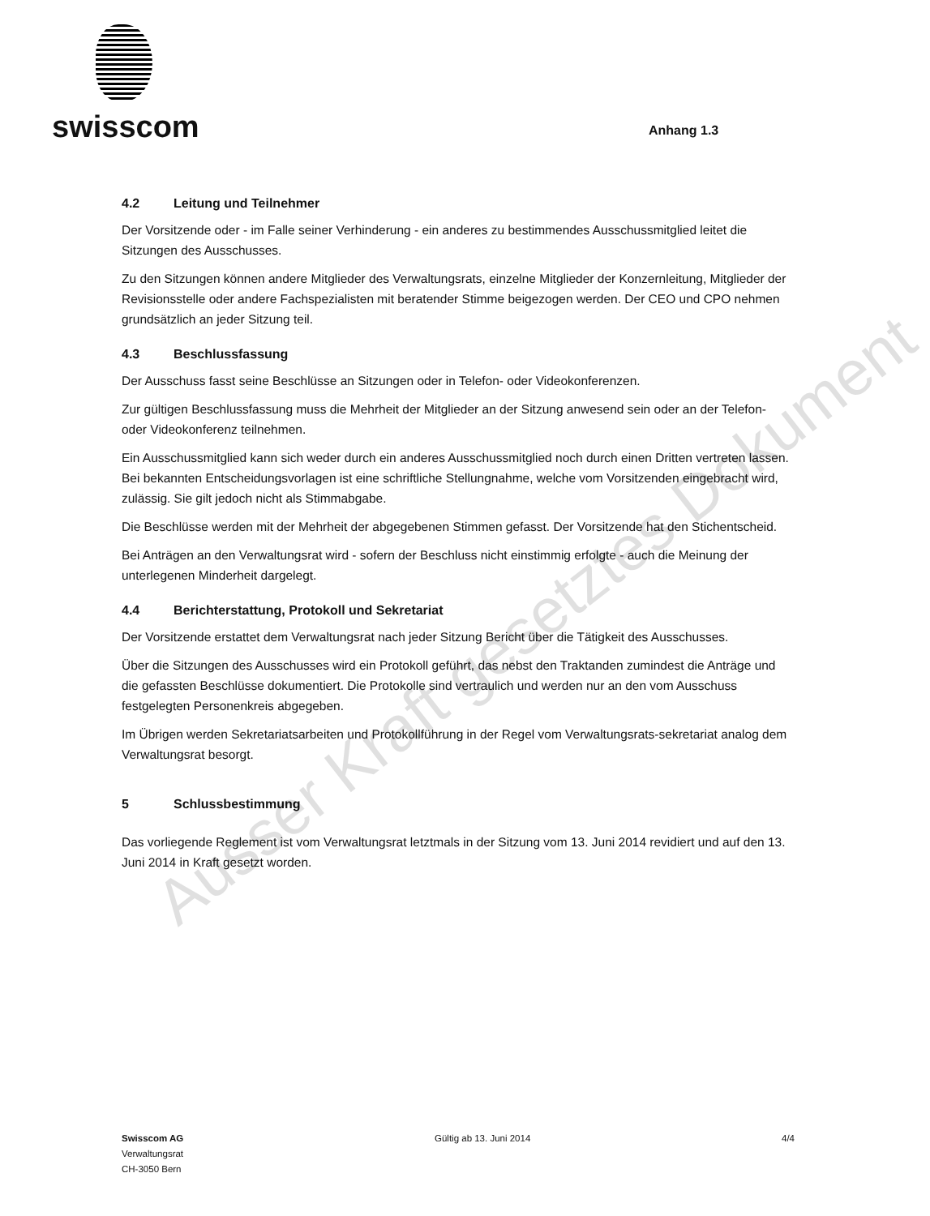swisscom
Anhang 1.3
4.2 Leitung und Teilnehmer
Der Vorsitzende oder - im Falle seiner Verhinderung - ein anderes zu bestimmendes Ausschussmitglied leitet die Sitzungen des Ausschusses.
Zu den Sitzungen können andere Mitglieder des Verwaltungsrats, einzelne Mitglieder der Konzernleitung, Mitglieder der Revisionsstelle oder andere Fachspezialisten mit beratender Stimme beigezogen werden. Der CEO und CPO nehmen grundsätzlich an jeder Sitzung teil.
4.3 Beschlussfassung
Der Ausschuss fasst seine Beschlüsse an Sitzungen oder in Telefon- oder Videokonferenzen.
Zur gültigen Beschlussfassung muss die Mehrheit der Mitglieder an der Sitzung anwesend sein oder an der Telefon- oder Videokonferenz teilnehmen.
Ein Ausschussmitglied kann sich weder durch ein anderes Ausschussmitglied noch durch einen Dritten vertreten lassen. Bei bekannten Entscheidungsvorlagen ist eine schriftliche Stellungnahme, welche vom Vorsitzenden eingebracht wird, zulässig. Sie gilt jedoch nicht als Stimmabgabe.
Die Beschlüsse werden mit der Mehrheit der abgegebenen Stimmen gefasst. Der Vorsitzende hat den Stichentscheid.
Bei Anträgen an den Verwaltungsrat wird - sofern der Beschluss nicht einstimmig erfolgte - auch die Meinung der unterlegenen Minderheit dargelegt.
4.4 Berichterstattung, Protokoll und Sekretariat
Der Vorsitzende erstattet dem Verwaltungsrat nach jeder Sitzung Bericht über die Tätigkeit des Ausschusses.
Über die Sitzungen des Ausschusses wird ein Protokoll geführt, das nebst den Traktanden zumindest die Anträge und die gefassten Beschlüsse dokumentiert. Die Protokolle sind vertraulich und werden nur an den vom Ausschuss festgelegten Personenkreis abgegeben.
Im Übrigen werden Sekretariatsarbeiten und Protokollführung in der Regel vom Verwaltungsrats-sekretariat analog dem Verwaltungsrat besorgt.
5 Schlussbestimmung
Das vorliegende Reglement ist vom Verwaltungsrat letztmals in der Sitzung vom 13. Juni 2014 revidiert und auf den 13. Juni 2014 in Kraft gesetzt worden.
Ausser Kraft gesetztes Dokument
Swisscom AG
Verwaltungsrat
CH-3050 Bern
Gültig ab 13. Juni 2014 4/4